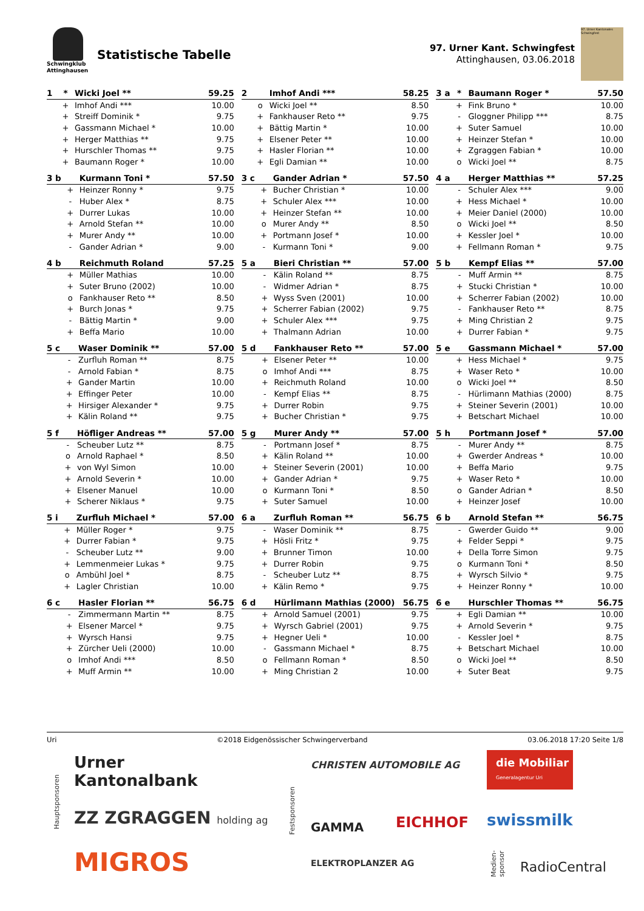Schwingklub
Attinghausen
Statistische Tabelle
97. Urner Kant. Schwingfest
Attinghausen, 03.06.2018
97. Urner Kantonales Schwingfest
| 1 | * | Wicki Joel ** | 59.25 |
| --- | --- | --- | --- |
| | + | Imhof Andi *** | 10.00 |
| | + | Streiff Dominik * | 9.75 |
| | + | Gassmann Michael * | 10.00 |
| | + | Herger Matthias ** | 9.75 |
| | + | Hurschler Thomas ** | 9.75 |
| | + | Baumann Roger * | 10.00 |
| 2 | | Imhof Andi *** | 58.25 |
| --- | --- | --- | --- |
| | o | Wicki Joel ** | 8.50 |
| | + | Fankhauser Reto ** | 9.75 |
| | + | Bättig Martin * | 10.00 |
| | + | Elsener Peter ** | 10.00 |
| | + | Hasler Florian ** | 10.00 |
| | + | Egli Damian ** | 10.00 |
| 3 a | * | Baumann Roger * | 57.50 |
| --- | --- | --- | --- |
| | + | Fink Bruno * | 10.00 |
| | - | Gloggner Philipp *** | 8.75 |
| | + | Suter Samuel | 10.00 |
| | + | Heinzer Stefan * | 10.00 |
| | + | Zgraggen Fabian * | 10.00 |
| | o | Wicki Joel ** | 8.75 |
| 3 b | | Kurmann Toni * | 57.50 |
| --- | --- | --- | --- |
| | + | Heinzer Ronny * | 9.75 |
| | - | Huber Alex * | 8.75 |
| | + | Durrer Lukas | 10.00 |
| | + | Arnold Stefan ** | 10.00 |
| | + | Murer Andy ** | 10.00 |
| | - | Gander Adrian * | 9.00 |
| 3 c | | Gander Adrian * | 57.50 |
| --- | --- | --- | --- |
| | + | Bucher Christian * | 10.00 |
| | + | Schuler Alex *** | 10.00 |
| | + | Heinzer Stefan ** | 10.00 |
| | o | Murer Andy ** | 8.50 |
| | + | Portmann Josef * | 10.00 |
| | - | Kurmann Toni * | 9.00 |
| 4 a | | Herger Matthias ** | 57.25 |
| --- | --- | --- | --- |
| | - | Schuler Alex *** | 9.00 |
| | + | Hess Michael * | 10.00 |
| | + | Meier Daniel (2000) | 10.00 |
| | o | Wicki Joel ** | 8.50 |
| | + | Kessler Joel * | 10.00 |
| | + | Fellmann Roman * | 9.75 |
| 4 b | | Reichmuth Roland | 57.25 |
| --- | --- | --- | --- |
| | + | Müller Mathias | 10.00 |
| | + | Suter Bruno (2002) | 10.00 |
| | o | Fankhauser Reto ** | 8.50 |
| | + | Burch Jonas * | 9.75 |
| | - | Bättig Martin * | 9.00 |
| | + | Beffa Mario | 10.00 |
| 5 a | | Bieri Christian ** | 57.00 |
| --- | --- | --- | --- |
| | - | Kälin Roland ** | 8.75 |
| | - | Widmer Adrian * | 8.75 |
| | + | Wyss Sven (2001) | 10.00 |
| | + | Scherrer Fabian (2002) | 9.75 |
| | + | Schuler Alex *** | 9.75 |
| | + | Thalmann Adrian | 10.00 |
| 5 b | | Kempf Elias ** | 57.00 |
| --- | --- | --- | --- |
| | - | Muff Armin ** | 8.75 |
| | + | Stucki Christian * | 10.00 |
| | + | Scherrer Fabian (2002) | 10.00 |
| | - | Fankhauser Reto ** | 8.75 |
| | + | Ming Christian 2 | 9.75 |
| | + | Durrer Fabian * | 9.75 |
| 5 c | | Waser Dominik ** | 57.00 |
| --- | --- | --- | --- |
| | - | Zurfluh Roman ** | 8.75 |
| | - | Arnold Fabian * | 8.75 |
| | + | Gander Martin | 10.00 |
| | + | Effinger Peter | 10.00 |
| | + | Hirsiger Alexander * | 9.75 |
| | + | Kälin Roland ** | 9.75 |
| 5 d | | Fankhauser Reto ** | 57.00 |
| --- | --- | --- | --- |
| | + | Elsener Peter ** | 10.00 |
| | o | Imhof Andi *** | 8.75 |
| | + | Reichmuth Roland | 10.00 |
| | - | Kempf Elias ** | 8.75 |
| | + | Durrer Robin | 9.75 |
| | + | Bucher Christian * | 9.75 |
| 5 e | | Gassmann Michael * | 57.00 |
| --- | --- | --- | --- |
| | + | Hess Michael * | 9.75 |
| | + | Waser Reto * | 10.00 |
| | o | Wicki Joel ** | 8.50 |
| | - | Hürlimann Mathias (2000) | 8.75 |
| | + | Steiner Severin (2001) | 10.00 |
| | + | Betschart Michael | 10.00 |
| 5 f | | Höfliger Andreas ** | 57.00 |
| --- | --- | --- | --- |
| | - | Scheuber Lutz ** | 8.75 |
| | o | Arnold Raphael * | 8.50 |
| | + | von Wyl Simon | 10.00 |
| | + | Arnold Severin * | 10.00 |
| | + | Elsener Manuel | 10.00 |
| | + | Scherer Niklaus * | 9.75 |
| 5 g | | Murer Andy ** | 57.00 |
| --- | --- | --- | --- |
| | - | Portmann Josef * | 8.75 |
| | + | Kälin Roland ** | 10.00 |
| | + | Steiner Severin (2001) | 10.00 |
| | + | Gander Adrian * | 9.75 |
| | o | Kurmann Toni * | 8.50 |
| | + | Suter Samuel | 10.00 |
| 5 h | | Portmann Josef * | 57.00 |
| --- | --- | --- | --- |
| | - | Murer Andy ** | 8.75 |
| | + | Gwerder Andreas * | 10.00 |
| | + | Beffa Mario | 9.75 |
| | + | Waser Reto * | 10.00 |
| | o | Gander Adrian * | 8.50 |
| | + | Heinzer Josef | 10.00 |
| 5 i | | Zurfluh Michael * | 57.00 |
| --- | --- | --- | --- |
| | + | Müller Roger * | 9.75 |
| | + | Durrer Fabian * | 9.75 |
| | - | Scheuber Lutz ** | 9.00 |
| | + | Lemmenmeier Lukas * | 9.75 |
| | o | Ambühl Joel * | 8.75 |
| | + | Lagler Christian | 10.00 |
| 6 a | | Zurfluh Roman ** | 56.75 |
| --- | --- | --- | --- |
| | - | Waser Dominik ** | 8.75 |
| | + | Hösli Fritz * | 9.75 |
| | + | Brunner Timon | 10.00 |
| | + | Durrer Robin | 9.75 |
| | - | Scheuber Lutz ** | 8.75 |
| | + | Kälin Remo * | 9.75 |
| 6 b | | Arnold Stefan ** | 56.75 |
| --- | --- | --- | --- |
| | - | Gwerder Guido ** | 9.00 |
| | + | Felder Seppi * | 9.75 |
| | + | Della Torre Simon | 9.75 |
| | o | Kurmann Toni * | 8.50 |
| | + | Wyrsch Silvio * | 9.75 |
| | + | Heinzer Ronny * | 10.00 |
| 6 c | | Hasler Florian ** | 56.75 |
| --- | --- | --- | --- |
| | - | Zimmermann Martin ** | 8.75 |
| | + | Elsener Marcel * | 9.75 |
| | + | Wyrsch Hansi | 9.75 |
| | + | Zürcher Ueli (2000) | 10.00 |
| | o | Imhof Andi *** | 8.50 |
| | + | Muff Armin ** | 10.00 |
| 6 d | | Hürlimann Mathias (2000) | 56.75 |
| --- | --- | --- | --- |
| | + | Arnold Samuel (2001) | 9.75 |
| | + | Wyrsch Gabriel (2001) | 9.75 |
| | + | Hegner Ueli * | 10.00 |
| | - | Gassmann Michael * | 8.75 |
| | o | Fellmann Roman * | 8.50 |
| | + | Ming Christian 2 | 10.00 |
| 6 e | | Hurschler Thomas ** | 56.75 |
| --- | --- | --- | --- |
| | + | Egli Damian ** | 10.00 |
| | + | Arnold Severin * | 9.75 |
| | - | Kessler Joel * | 8.75 |
| | + | Betschart Michael | 10.00 |
| | o | Wicki Joel ** | 8.50 |
| | + | Suter Beat | 9.75 |
Uri ©2018 Eidgenössischer Schwingerverband 03.06.2018 17:20 Seite 1/8
Hauptsponsoren
Urner
Kantonalbank
ZZ ZGRAGGEN holding ag
MIGROS
Festsponsoren
CHRISTEN AUTOMOBILE AG
GAMMA EICHHOF
ELEKTROPLANZER AG
die Mobiliar
Generalagentur Uri
swissmilk
Medien-
sponsor
RadioCentral